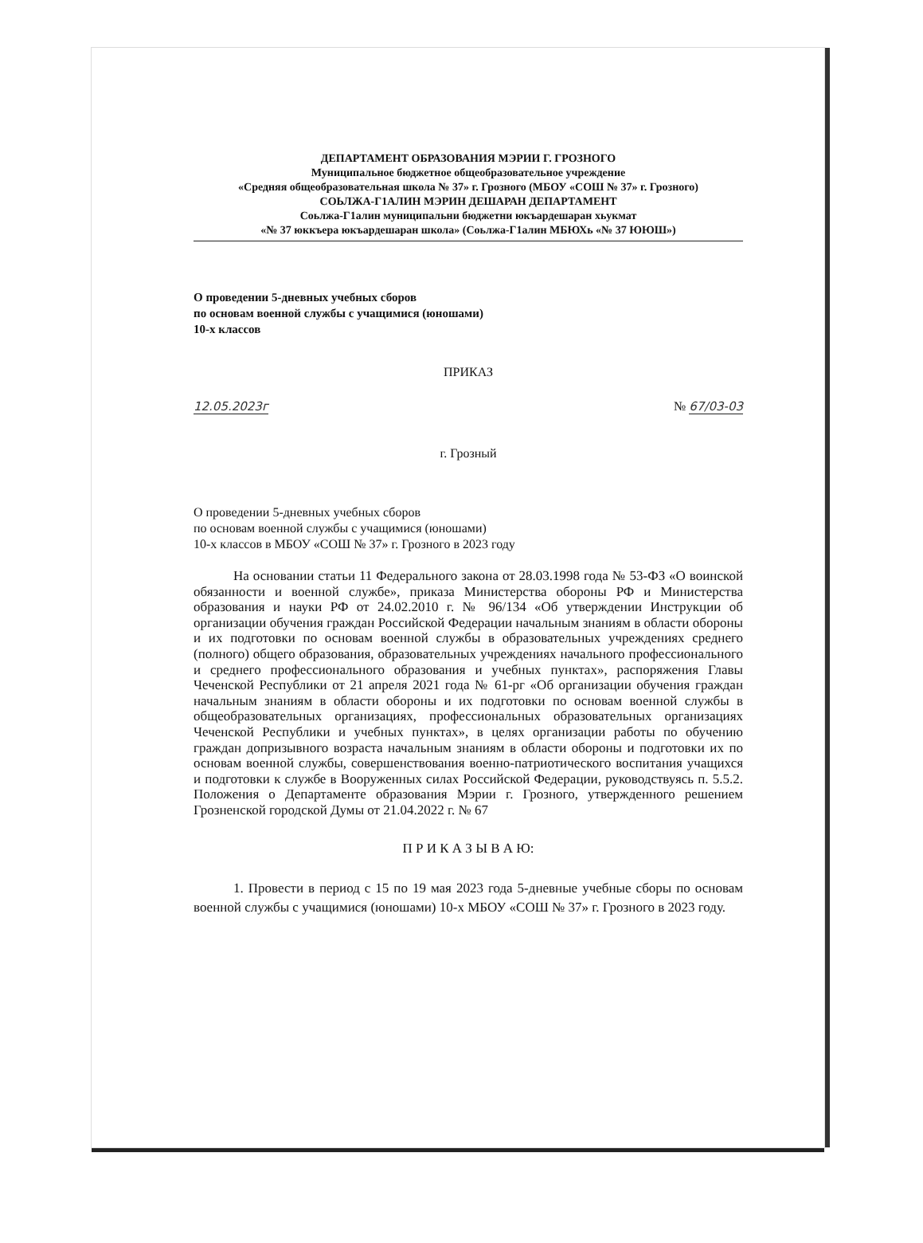ДЕПАРТАМЕНТ ОБРАЗОВАНИЯ МЭРИИ Г. ГРОЗНОГО
Муниципальное бюджетное общеобразовательное учреждение
«Средняя общеобразовательная школа № 37» г. Грозного (МБОУ «СОШ № 37» г. Грозного)
СОЬЛЖА-Г1АЛИН МЭРИН ДЕШАРАН ДЕПАРТАМЕНТ
Соьлжа-Г1алин муниципальни бюджетни юкъардешаран хьукмат
«№ 37 юккъера юкъардешаран школа» (Соьлжа-Г1алин МБЮХь «№ 37 ЮЮШ»)
О проведении 5-дневных учебных сборов
по основам военной службы с учащимися (юношами)
10-х классов
ПРИКАЗ
12.05.2023г № 67/03-03
г. Грозный
О проведении 5-дневных учебных сборов
по основам военной службы с учащимися (юношами)
10-х классов в МБОУ «СОШ № 37» г. Грозного в 2023 году
На основании статьи 11 Федерального закона от 28.03.1998 года № 53-ФЗ «О воинской обязанности и военной службе», приказа Министерства обороны РФ и Министерства образования и науки РФ от 24.02.2010 г. № 96/134 «Об утверждении Инструкции об организации обучения граждан Российской Федерации начальным знаниям в области обороны и их подготовки по основам военной службы в образовательных учреждениях среднего (полного) общего образования, образовательных учреждениях начального профессионального и среднего профессионального образования и учебных пунктах», распоряжения Главы Чеченской Республики от 21 апреля 2021 года № 61-рг «Об организации обучения граждан начальным знаниям в области обороны и их подготовки по основам военной службы в общеобразовательных организациях, профессиональных образовательных организациях Чеченской Республики и учебных пунктах», в целях организации работы по обучению граждан допризывного возраста начальным знаниям в области обороны и подготовки их по основам военной службы, совершенствования военно-патриотического воспитания учащихся и подготовки к службе в Вооруженных силах Российской Федерации, руководствуясь п. 5.5.2. Положения о Департаменте образования Мэрии г. Грозного, утвержденного решением Грозненской городской Думы от 21.04.2022 г. № 67
П Р И К А З Ы В А Ю:
1. Провести в период с 15 по 19 мая 2023 года 5-дневные учебные сборы по основам военной службы с учащимися (юношами) 10-х МБОУ «СОШ № 37» г. Грозного в 2023 году.